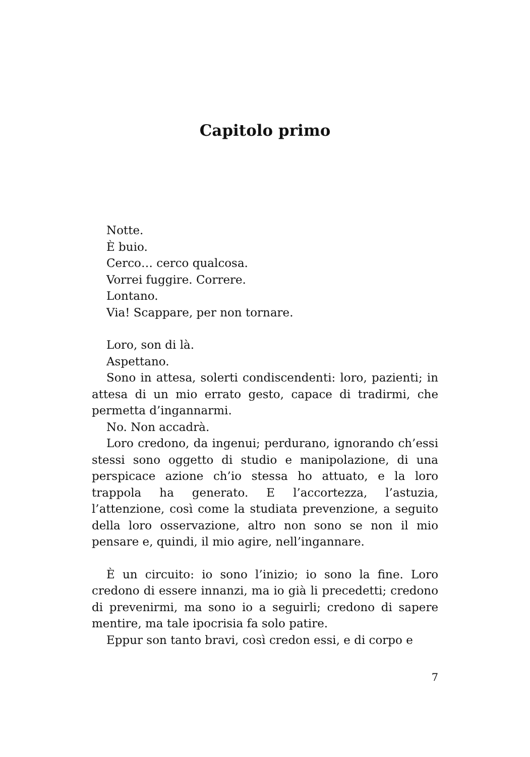Capitolo primo
Notte.
È buio.
Cerco… cerco qualcosa.
Vorrei fuggire. Correre.
Lontano.
Via! Scappare, per non tornare.
Loro, son di là.
Aspettano.
Sono in attesa, solerti condiscendenti: loro, pazienti; in attesa di un mio errato gesto, capace di tradirmi, che permetta d’ingannarmi.
No. Non accadrà.
Loro credono, da ingenui; perdurano, ignorando ch’essi stessi sono oggetto di studio e manipolazione, di una perspicace azione ch’io stessa ho attuato, e la loro trappola ha generato. E l’accortezza, l’astuzia, l’attenzione, così come la studiata prevenzione, a seguito della loro osservazione, altro non sono se non il mio pensare e, quindi, il mio agire, nell’ingannare.
È un circuito: io sono l’inizio; io sono la fine. Loro credono di essere innanzi, ma io già li precedetti; credono di prevenirmi, ma sono io a seguirli; credono di sapere mentire, ma tale ipocrisia fa solo patire.
Eppur son tanto bravi, così credon essi, e di corpo e
7